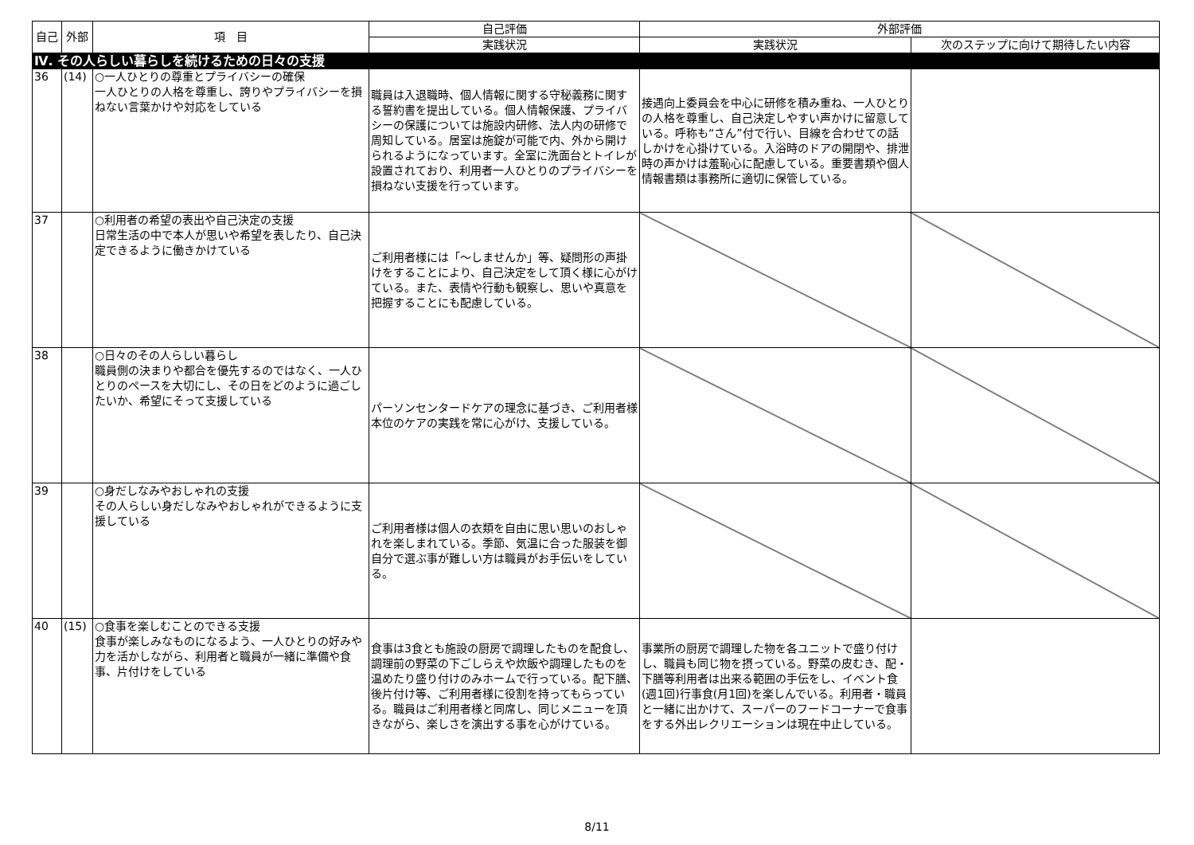| 自己 | 外部 | 項 目 | 自己評価 | 外部評価 | |
| --- | --- | --- | --- | --- | --- |
| | | | 実践状況 | 実践状況 | 次のステップに向けて期待したい内容 |
| Ⅳ. その人らしい暮らしを続けるための日々の支援 | | | | | |
| 36 | (14) | ○一人ひとりの尊重とプライバシーの確保 一人ひとりの人格を尊重し、誇りやプライバシーを損ねない言葉かけや対応をしている | 職員は入退職時、個人情報に関する守秘義務に関する誓約書を提出している。個人情報保護、プライバシーの保護については施設内研修、法人内の研修で周知している。居室は施錠が可能で内、外から開けられるようになっています。全室に洗面台とトイレが設置されており、利用者一人ひとりのプライバシーを損ねない支援を行っています。 | 接遇向上委員会を中心に研修を積み重ね、一人ひとりの人格を尊重し、自己決定しやすい声かけに留意している。呼称も“さん”付で行い、目線を合わせての話しかけを心掛けている。入浴時のドアの開閉や、排泄時の声かけは羞恥心に配慮している。重要書類や個人情報書類は事務所に適切に保管している。 | |
| 37 | | ○利用者の希望の表出や自己決定の支援 日常生活の中で本人が思いや希望を表したり、自己決定できるように働きかけている | ご利用者様には「～しませんか」等、疑問形の声掛けをすることにより、自己決定をして頂く様に心がけている。また、表情や行動も観察し、思いや真意を把握することにも配慮している。 | | |
| 38 | | ○日々のその人らしい暮らし 職員側の決まりや都合を優先するのではなく、一人ひとりのペースを大切にし、その日をどのように過ごしたいか、希望にそって支援している | パーソンセンタードケアの理念に基づき、ご利用者様本位のケアの実践を常に心がけ、支援している。 | | |
| 39 | | ○身だしなみやおしゃれの支援 その人らしい身だしなみやおしゃれができるように支援している | ご利用者様は個人の衣類を自由に思い思いのおしゃれを楽しまれている。季節、気温に合った服装を御自分で選ぶ事が難しい方は職員がお手伝いをしている。 | | |
| 40 | (15) | ○食事を楽しむことのできる支援 食事が楽しみなものになるよう、一人ひとりの好みや力を活かしながら、利用者と職員が一緒に準備や食事、片付けをしている | 食事は3食とも施設の厨房で調理したものを配食し、調理前の野菜の下ごしらえや炊飯や調理したものを温めたり盛り付けのみホームで行っている。配下膳、後片付け等、ご利用者様に役割を持ってもらっている。職員はご利用者様と同席し、同じメニューを頂きながら、楽しさを演出する事を心がけている。 | 事業所の厨房で調理した物を各ユニットで盛り付けし、職員も同じ物を摂っている。野菜の皮むき、配・下膳等利用者は出来る範囲の手伝をし、イベント食(週1回)行事食(月1回)を楽しんでいる。利用者・職員と一緒に出かけて、スーパーのフードコーナーで食事をする外出レクリエーションは現在中止している。 | |
8/11